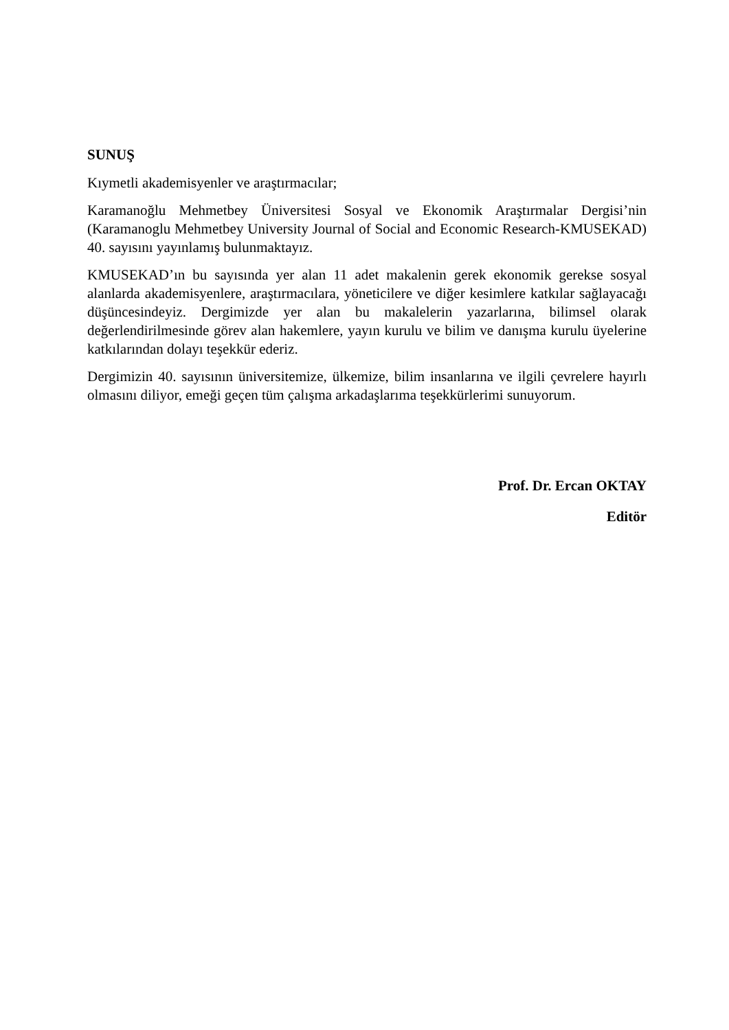SUNUŞ
Kıymetli akademisyenler ve araştırmacılar;
Karamanoğlu Mehmetbey Üniversitesi Sosyal ve Ekonomik Araştırmalar Dergisi’nin (Karamanoglu Mehmetbey University Journal of Social and Economic Research-KMUSEKAD) 40. sayısını yayınlamış bulunmaktayız.
KMUSEKAD’ın bu sayısında yer alan 11 adet makalenin gerek ekonomik gerekse sosyal alanlarda akademisyenlere, araştırmacılara, yöneticilere ve diğer kesimlere katkılar sağlayacağı düşüncesindeyiz. Dergimizde yer alan bu makalelerin yazarlarına, bilimsel olarak değerlendirilmesinde görev alan hakemlere, yayın kurulu ve bilim ve danışma kurulu üyelerine katkılarından dolayı teşekkür ederiz.
Dergimizin 40. sayısının üniversitemize, ülkemize, bilim insanlarına ve ilgili çevrelere hayırlı olmasını diliyor, emeği geçen tüm çalışma arkadaşlarıma teşekkürlerimi sunuyorum.
Prof. Dr. Ercan OKTAY
Editör